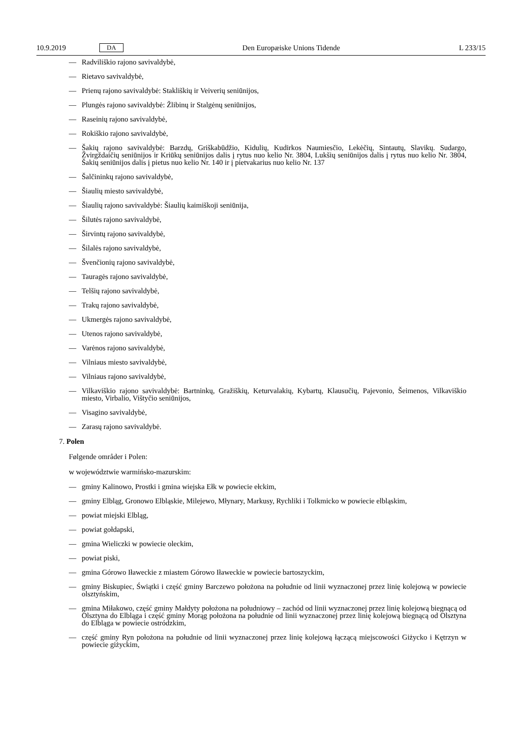10.9.2019 DA Den Europæiske Unions Tidende L 233/15
— Radviliškio rajono savivaldybė,
— Rietavo savivaldybė,
— Prienų rajono savivaldybė: Stakliškių ir Veiverių seniūnijos,
— Plungės rajono savivaldybė: Žlibinų ir Stalgėnų seniūnijos,
— Raseinių rajono savivaldybė,
— Rokiškio rajono savivaldybė,
— Šakių rajono savivaldybė: Barzdų, Griškabūdžio, Kidulių, Kudirkos Naumiesčio, Lekėčių, Sintautų, Slavikų. Sudargo, Žvirgždaičių seniūnijos ir Kriūkų seniūnijos dalis į rytus nuo kelio Nr. 3804, Lukšių seniūnijos dalis į rytus nuo kelio Nr. 3804, Šakių seniūnijos dalis į pietus nuo kelio Nr. 140 ir į pietvakarius nuo kelio Nr. 137
— Šalčininkų rajono savivaldybė,
— Šiaulių miesto savivaldybė,
— Šiaulių rajono savivaldybė: Šiaulių kaimiškoji seniūnija,
— Šilutės rajono savivaldybė,
— Širvintų rajono savivaldybė,
— Šilalės rajono savivaldybė,
— Švenčionių rajono savivaldybė,
— Tauragės rajono savivaldybė,
— Telšių rajono savivaldybė,
— Trakų rajono savivaldybė,
— Ukmergės rajono savivaldybė,
— Utenos rajono savivaldybė,
— Varėnos rajono savivaldybė,
— Vilniaus miesto savivaldybė,
— Vilniaus rajono savivaldybė,
— Vilkaviškio rajono savivaldybė: Bartninkų, Gražiškių, Keturvalakių, Kybartų, Klausučių, Pajevonio, Šeimenos, Vilkaviškio miesto, Virbalio, Vištyčio seniūnijos,
— Visagino savivaldybė,
— Zarasų rajono savivaldybė.
7. Polen
Følgende områder i Polen:
w województwie warmińsko-mazurskim:
— gminy Kalinowo, Prostki i gmina wiejska Ełk w powiecie ełckim,
— gminy Elbląg, Gronowo Elbląskie, Milejewo, Młynary, Markusy, Rychliki i Tolkmicko w powiecie elbląskim,
— powiat miejski Elbląg,
— powiat gołdapski,
— gmina Wieliczki w powiecie oleckim,
— powiat piski,
— gmina Górowo Iławeckie z miastem Górowo Iławeckie w powiecie bartoszyckim,
— gminy Biskupiec, Świątki i część gminy Barczewo położona na południe od linii wyznaczonej przez linię kolejową w powiecie olsztyńskim,
— gmina Miłakowo, część gminy Małdyty położona na południowy – zachód od linii wyznaczonej przez linię kolejową biegnącą od Olsztyna do Elbląga i część gminy Morąg położona na południe od linii wyznaczonej przez linię kolejową biegnącą od Olsztyna do Elbląga w powiecie ostródzkim,
— część gminy Ryn położona na południe od linii wyznaczonej przez linię kolejową łączącą miejscowości Giżycko i Kętrzyn w powiecie giżyckim,